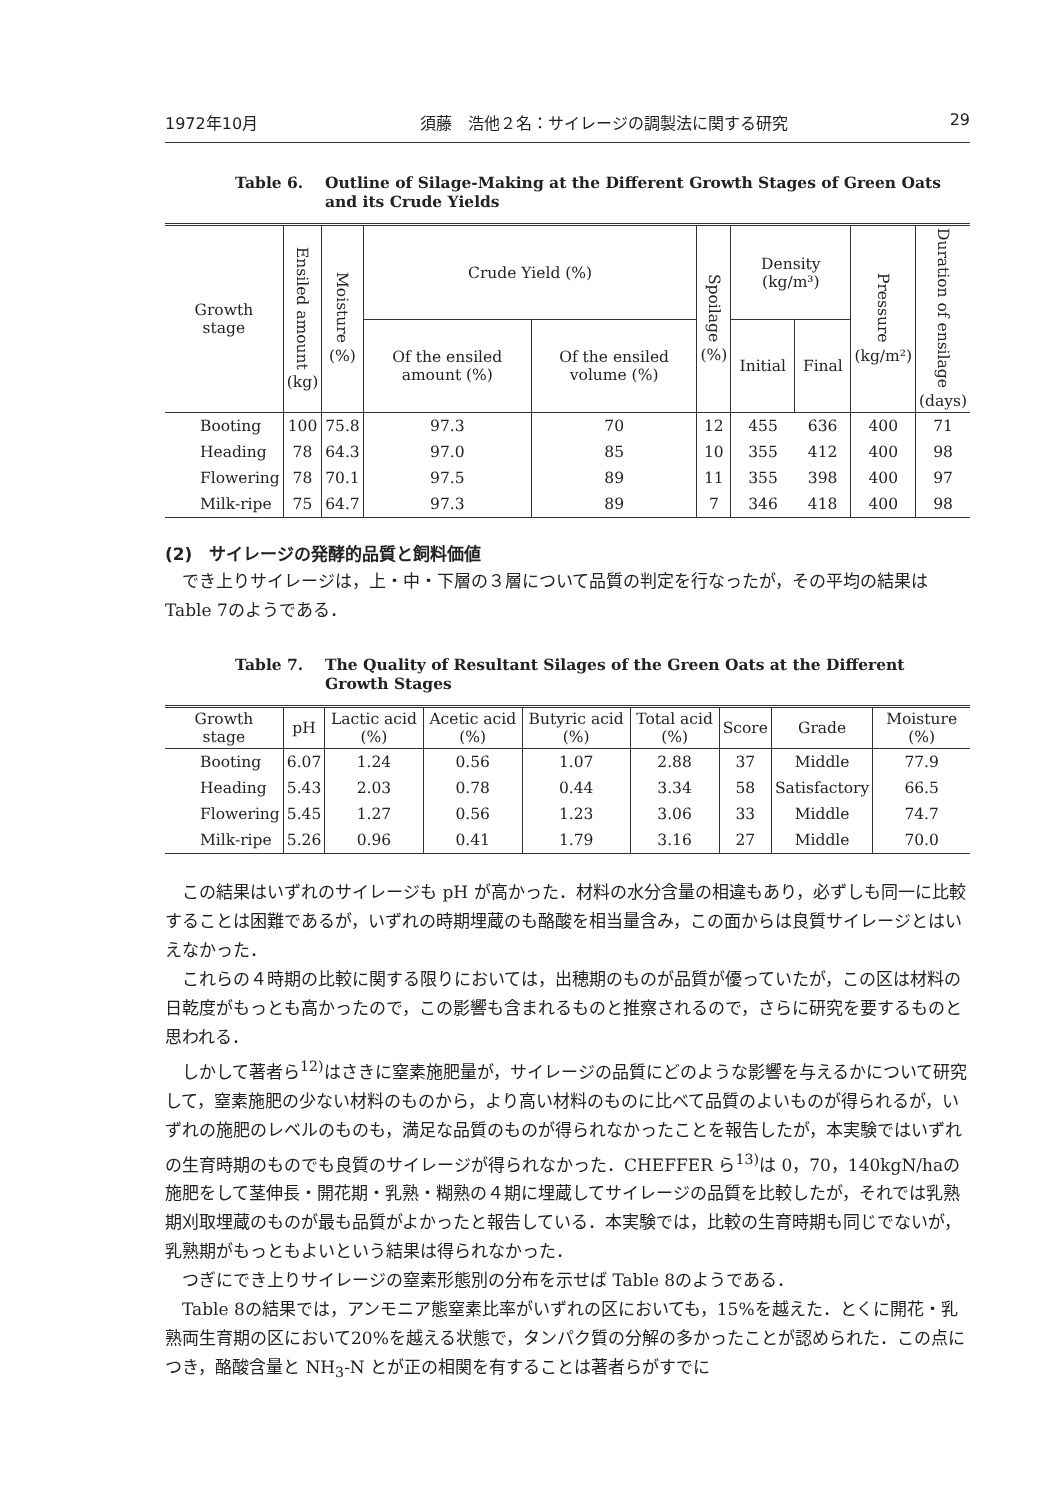1972年10月 須藤　浩他２名：サイレージの調製法に関する研究 29
Table 6. Outline of Silage-Making at the Different Growth Stages of Green Oats and its Crude Yields
| Growth stage | Ensiled amount (kg) | Moisture (%) | Crude Yield (%) | | Spoilage (%) | Density (kg/m³) | | Pressure (kg/m²) | Duration of ensilage (days) |
| --- | --- | --- | --- | --- | --- | --- | --- | --- | --- |
| | | | Of the ensiled amount (%) | Of the ensiled volume (%) | | Initial | Final | | |
| Booting | 100 | 75.8 | 97.3 | 70 | 12 | 455 | 636 | 400 | 71 |
| Heading | 78 | 64.3 | 97.0 | 85 | 10 | 355 | 412 | 400 | 98 |
| Flowering | 78 | 70.1 | 97.5 | 89 | 11 | 355 | 398 | 400 | 97 |
| Milk-ripe | 75 | 64.7 | 97.3 | 89 | 7 | 346 | 418 | 400 | 98 |
(2)　サイレージの発酵的品質と飼料価値
でき上りサイレージは，上・中・下層の３層について品質の判定を行なったが，その平均の結果は Table 7のようである．
Table 7. The Quality of Resultant Silages of the Green Oats at the Different Growth Stages
| Growth stage | pH | Lactic acid (%) | Acetic acid (%) | Butyric acid (%) | Total acid (%) | Score | Grade | Moisture (%) |
| --- | --- | --- | --- | --- | --- | --- | --- | --- |
| Booting | 6.07 | 1.24 | 0.56 | 1.07 | 2.88 | 37 | Middle | 77.9 |
| Heading | 5.43 | 2.03 | 0.78 | 0.44 | 3.34 | 58 | Satisfactory | 66.5 |
| Flowering | 5.45 | 1.27 | 0.56 | 1.23 | 3.06 | 33 | Middle | 74.7 |
| Milk-ripe | 5.26 | 0.96 | 0.41 | 1.79 | 3.16 | 27 | Middle | 70.0 |
この結果はいずれのサイレージも pH が高かった．材料の水分含量の相違もあり，必ずしも同一に比較することは困難であるが，いずれの時期埋蔵のも酪酸を相当量含み，この面からは良質サイレージとはいえなかった．
これらの４時期の比較に関する限りにおいては，出穂期のものが品質が優っていたが，この区は材料の日乾度がもっとも高かったので，この影響も含まれるものと推察されるので，さらに研究を要するものと思われる．
しかして著者ら<sup>12)</sup>はさきに窒素施肥量が，サイレージの品質にどのような影響を与えるかについて研究して，窒素施肥の少ない材料のものから，より高い材料のものに比べて品質のよいものが得られるが，いずれの施肥のレベルのものも，満足な品質のものが得られなかったことを報告したが，本実験ではいずれの生育時期のものでも良質のサイレージが得られなかった．CHEFFER ら<sup>13)</sup>は 0，70，140kgN/haの施肥をして茎伸長・開花期・乳熟・糊熟の４期に埋蔵してサイレージの品質を比較したが，それでは乳熟期刈取埋蔵のものが最も品質がよかったと報告している．本実験では，比較の生育時期も同じでないが，乳熟期がもっともよいという結果は得られなかった．
つぎにでき上りサイレージの窒素形態別の分布を示せば Table 8のようである．
Table 8の結果では，アンモニア態窒素比率がいずれの区においても，15%を越えた．とくに開花・乳熟両生育期の区において20%を越える状態で，タンパク質の分解の多かったことが認められた．この点につき，酪酸含量と NH<sub>3</sub>-N とが正の相関を有することは著者らがすでに